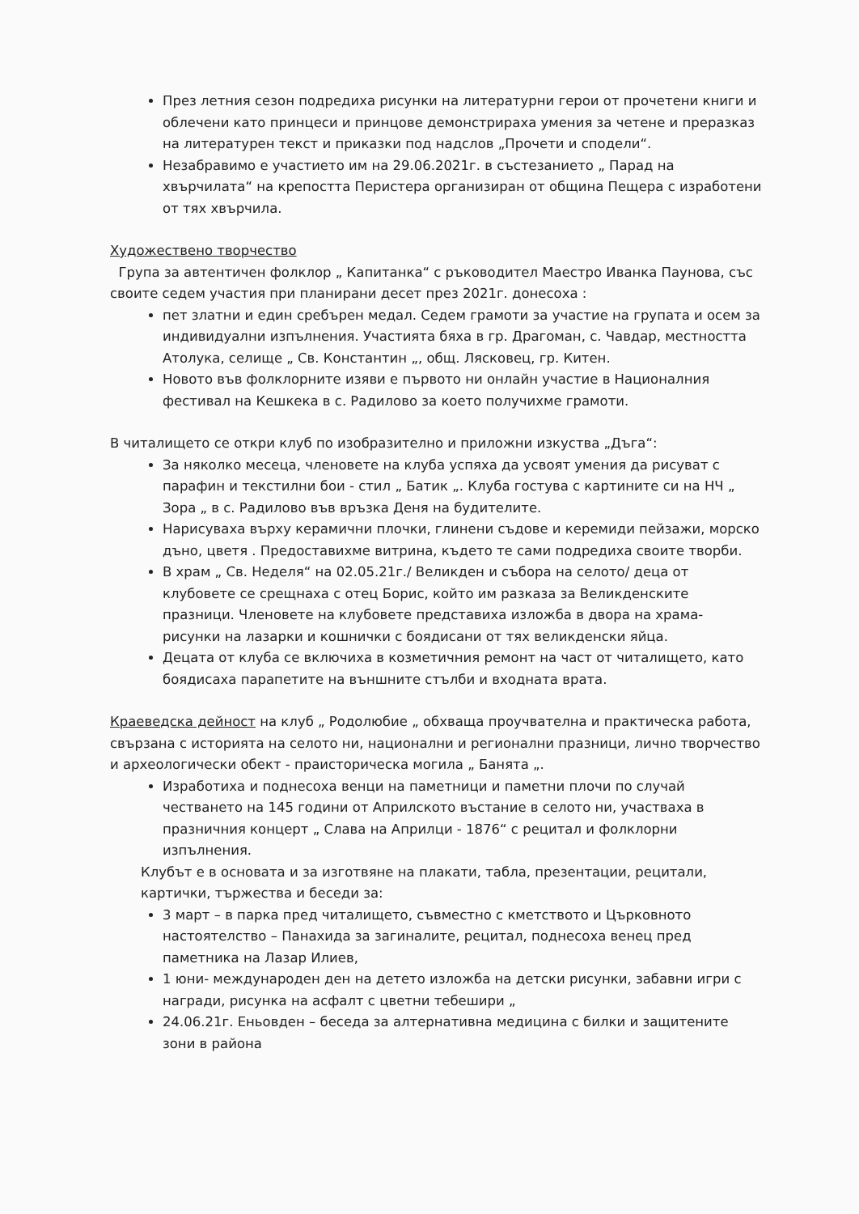През летния сезон подредиха рисунки на литературни герои от прочетени книги и облечени като принцеси и принцове демонстрираха умения за четене и преразказ на литературен текст и приказки под надслов „Прочети и сподели“.
Незабравимо е участието им на 29.06.2021г. в състезанието „ Парад на хвърчилата“ на крепостта Перистера организиран от община Пещера с изработени от тях хвърчила.
Художествено творчество
Група за автентичен фолклор „ Капитанка“ с ръководител Маестро Иванка Паунова, със своите седем участия при планирани десет през 2021г. донесоха :
пет златни и един сребърен медал. Седем грамоти за участие на групата и осем за индивидуални изпълнения. Участията бяха в гр. Драгоман, с. Чавдар, местността Атолука, селище „ Св. Константин „, общ. Лясковец, гр. Китен.
Новото във фолклорните изяви е първото ни онлайн участие в Националния фестивал на Кешкека в с. Радилово за което получихме грамоти.
В читалището се откри клуб по изобразително и приложни изкуства „Дъга“:
За няколко месеца, членовете на клуба успяха да усвоят умения да рисуват с парафин и текстилни бои - стил „ Батик „. Клуба гостува с картините си на НЧ „ Зора „ в с. Радилово във връзка Деня на будителите.
Нарисуваха върху керамични плочки, глинени съдове и керемиди пейзажи, морско дъно, цветя . Предоставихме витрина, където те сами подредиха своите творби.
В храм „ Св. Неделя“ на 02.05.21г./ Великден и събора на селото/ деца от клубовете се срещнаха с отец Борис, който им разказа за Великденските празници. Членовете на клубовете представиха изложба в двора на храма- рисунки на лазарки и кошнички с боядисани от тях великденски яйца.
Децата от клуба се включиха в козметичния ремонт на част от читалището, като боядисаха парапетите на външните стълби и входната врата.
Краеведска дейност на клуб „ Родолюбие „ обхваща проучвателна и практическа работа, свързана с историята на селото ни, национални и регионални празници, лично творчество и археологически обект - праисторическа могила „ Банята „.
Изработиха и поднесоха венци на паметници и паметни плочи по случай честването на 145 години от Априлското въстание в селото ни, участваха в празничния концерт „ Слава на Априлци - 1876“ с рецитал и фолклорни изпълнения.
Клубът е в основата и за изготвяне на плакати, табла, презентации, рецитали, картички, тържества и беседи за:
3 март – в парка пред читалището, съвместно с кметството и Църковното настоятелство – Панахида за загиналите, рецитал, поднесоха венец пред паметника на Лазар Илиев,
1 юни- международен ден на детето изложба на детски рисунки, забавни игри с награди, рисунка на асфалт с цветни тебешири „
24.06.21г. Еньовден – беседа за алтернативна медицина с билки и защитените зони в района